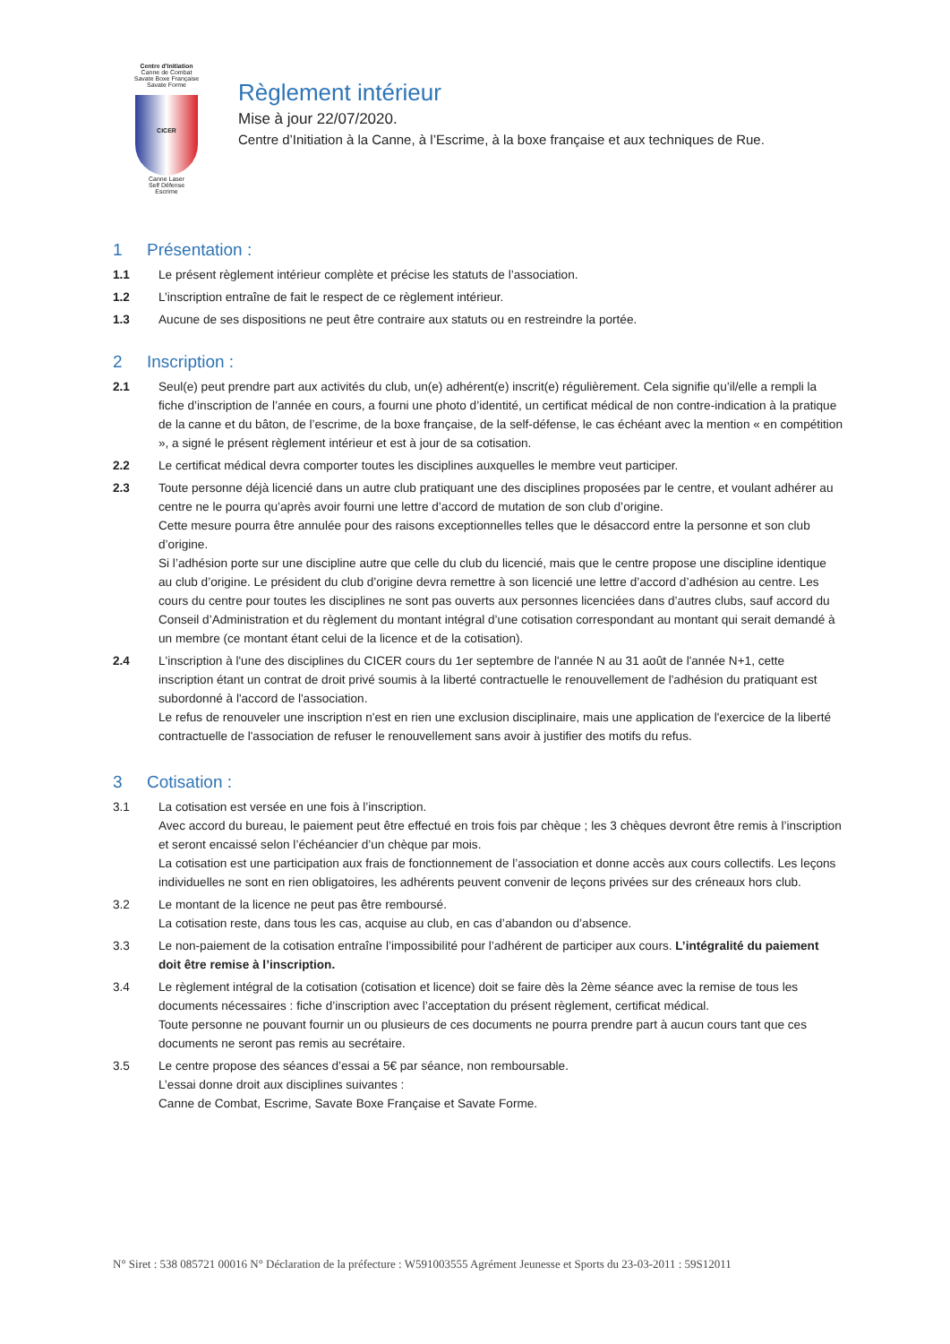Centre d'Initiation
Canne de Combat
Savate Boxe Française
Savate Forme
CICER
Canne Laser
Self Défense
Escrime
Règlement intérieur
Mise à jour 22/07/2020.
Centre d’Initiation à la Canne, à l’Escrime, à la boxe française et aux techniques de Rue.
1 Présentation :
1.1 Le présent règlement intérieur complète et précise les statuts de l’association.
1.2 L’inscription entraîne de fait le respect de ce règlement intérieur.
1.3 Aucune de ses dispositions ne peut être contraire aux statuts ou en restreindre la portée.
2 Inscription :
2.1 Seul(e) peut prendre part aux activités du club, un(e) adhérent(e) inscrit(e) régulièrement. Cela signifie qu’il/elle a rempli la fiche d’inscription de l’année en cours, a fourni une photo d’identité, un certificat médical de non contre-indication à la pratique de la canne et du bâton, de l’escrime, de la boxe française, de la self-défense, le cas échéant avec la mention « en compétition », a signé le présent règlement intérieur et est à jour de sa cotisation.
2.2 Le certificat médical devra comporter toutes les disciplines auxquelles le membre veut participer.
2.3 Toute personne déjà licencié dans un autre club pratiquant une des disciplines proposées par le centre, et voulant adhérer au centre ne le pourra qu’après avoir fourni une lettre d’accord de mutation de son club d’origine.
Cette mesure pourra être annulée pour des raisons exceptionnelles telles que le désaccord entre la personne et son club d’origine.
Si l’adhésion porte sur une discipline autre que celle du club du licencié, mais que le centre propose une discipline identique au club d’origine. Le président du club d’origine devra remettre à son licencié une lettre d’accord d’adhésion au centre. Les cours du centre pour toutes les disciplines ne sont pas ouverts aux personnes licenciées dans d’autres clubs, sauf accord du Conseil d’Administration et du règlement du montant intégral d’une cotisation correspondant au montant qui serait demandé à un membre (ce montant étant celui de la licence et de la cotisation).
2.4 L'inscription à l'une des disciplines du CICER cours du 1er septembre de l'année N au 31 août de l'année N+1, cette inscription étant un contrat de droit privé soumis à la liberté contractuelle le renouvellement de l'adhésion du pratiquant est subordonné à l'accord de l'association.
Le refus de renouveler une inscription n'est en rien une exclusion disciplinaire, mais une application de l'exercice de la liberté contractuelle de l'association de refuser le renouvellement sans avoir à justifier des motifs du refus.
3 Cotisation :
3.1 La cotisation est versée en une fois à l’inscription.
Avec accord du bureau, le paiement peut être effectué en trois fois par chèque ; les 3 chèques devront être remis à l’inscription et seront encaissé selon l’échéancier d’un chèque par mois.
La cotisation est une participation aux frais de fonctionnement de l’association et donne accès aux cours collectifs. Les leçons individuelles ne sont en rien obligatoires, les adhérents peuvent convenir de leçons privées sur des créneaux hors club.
3.2 Le montant de la licence ne peut pas être remboursé.
La cotisation reste, dans tous les cas, acquise au club, en cas d’abandon ou d’absence.
3.3 Le non-paiement de la cotisation entraîne l’impossibilité pour l’adhérent de participer aux cours. L’intégralité du paiement doit être remise à l’inscription.
3.4 Le règlement intégral de la cotisation (cotisation et licence) doit se faire dès la 2ème séance avec la remise de tous les documents nécessaires : fiche d’inscription avec l’acceptation du présent règlement, certificat médical.
Toute personne ne pouvant fournir un ou plusieurs de ces documents ne pourra prendre part à aucun cours tant que ces documents ne seront pas remis au secrétaire.
3.5 Le centre propose des séances d’essai a 5€ par séance, non remboursable.
L’essai donne droit aux disciplines suivantes :
Canne de Combat, Escrime, Savate Boxe Française et Savate Forme.
N° Siret : 538 085721 00016 N° Déclaration de la préfecture : W591003555 Agrément Jeunesse et Sports du 23-03-2011 : 59S12011